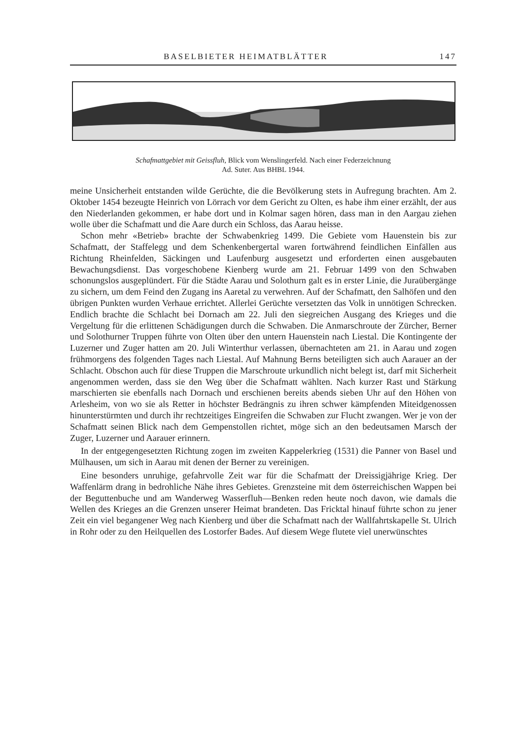BASELBIETER HEIMATBLÄTTER 147
Schafmattgebiet mit Geissfluh, Blick vom Wenslingerfeld. Nach einer Federzeichnung
Ad. Suter. Aus BHBL 1944.
meine Unsicherheit entstanden wilde Gerüchte, die die Bevölkerung stets in Aufregung brachten. Am 2. Oktober 1454 bezeugte Heinrich von Lörrach vor dem Gericht zu Olten, es habe ihm einer erzählt, der aus den Niederlanden gekommen, er habe dort und in Kolmar sagen hören, dass man in den Aargau ziehen wolle über die Schafmatt und die Aare durch ein Schloss, das Aarau heisse.
Schon mehr «Betrieb» brachte der Schwabenkrieg 1499. Die Gebiete vom Hauenstein bis zur Schafmatt, der Staffelegg und dem Schenkenbergertal waren fortwährend feindlichen Einfällen aus Richtung Rheinfelden, Säckingen und Laufenburg ausgesetzt und erforderten einen ausgebauten Bewachungsdienst. Das vorgeschobene Kienberg wurde am 21. Februar 1499 von den Schwaben schonungslos ausgeplündert. Für die Städte Aarau und Solothurn galt es in erster Linie, die Juraübergänge zu sichern, um dem Feind den Zugang ins Aaretal zu verwehren. Auf der Schafmatt, den Salhöfen und den übrigen Punkten wurden Verhaue errichtet. Allerlei Gerüchte versetzten das Volk in unnötigen Schrecken. Endlich brachte die Schlacht bei Dornach am 22. Juli den siegreichen Ausgang des Krieges und die Vergeltung für die erlittenen Schädigungen durch die Schwaben. Die Anmarschroute der Zürcher, Berner und Solothurner Truppen führte von Olten über den untern Hauenstein nach Liestal. Die Kontingente der Luzerner und Zuger hatten am 20. Juli Winterthur verlassen, übernachteten am 21. in Aarau und zogen frühmorgens des folgenden Tages nach Liestal. Auf Mahnung Berns beteiligten sich auch Aarauer an der Schlacht. Obschon auch für diese Truppen die Marschroute urkundlich nicht belegt ist, darf mit Sicherheit angenommen werden, dass sie den Weg über die Schafmatt wählten. Nach kurzer Rast und Stärkung marschierten sie ebenfalls nach Dornach und erschienen bereits abends sieben Uhr auf den Höhen von Arlesheim, von wo sie als Retter in höchster Bedrängnis zu ihren schwer kämpfenden Miteidgenossen hinunterstürmten und durch ihr rechtzeitiges Eingreifen die Schwaben zur Flucht zwangen. Wer je von der Schafmatt seinen Blick nach dem Gempenstollen richtet, möge sich an den bedeutsamen Marsch der Zuger, Luzerner und Aarauer erinnern.
In der entgegengesetzten Richtung zogen im zweiten Kappelerkrieg (1531) die Panner von Basel und Mülhausen, um sich in Aarau mit denen der Berner zu vereinigen.
Eine besonders unruhige, gefahrvolle Zeit war für die Schafmatt der Dreissigjährige Krieg. Der Waffenlärm drang in bedrohliche Nähe ihres Gebietes. Grenzsteine mit dem österreichischen Wappen bei der Beguttenbuche und am Wanderweg Wasserfluh—Benken reden heute noch davon, wie damals die Wellen des Krieges an die Grenzen unserer Heimat brandeten. Das Fricktal hinauf führte schon zu jener Zeit ein viel begangener Weg nach Kienberg und über die Schafmatt nach der Wallfahrtskapelle St. Ulrich in Rohr oder zu den Heilquellen des Lostorfer Bades. Auf diesem Wege flutete viel unerwünschtes